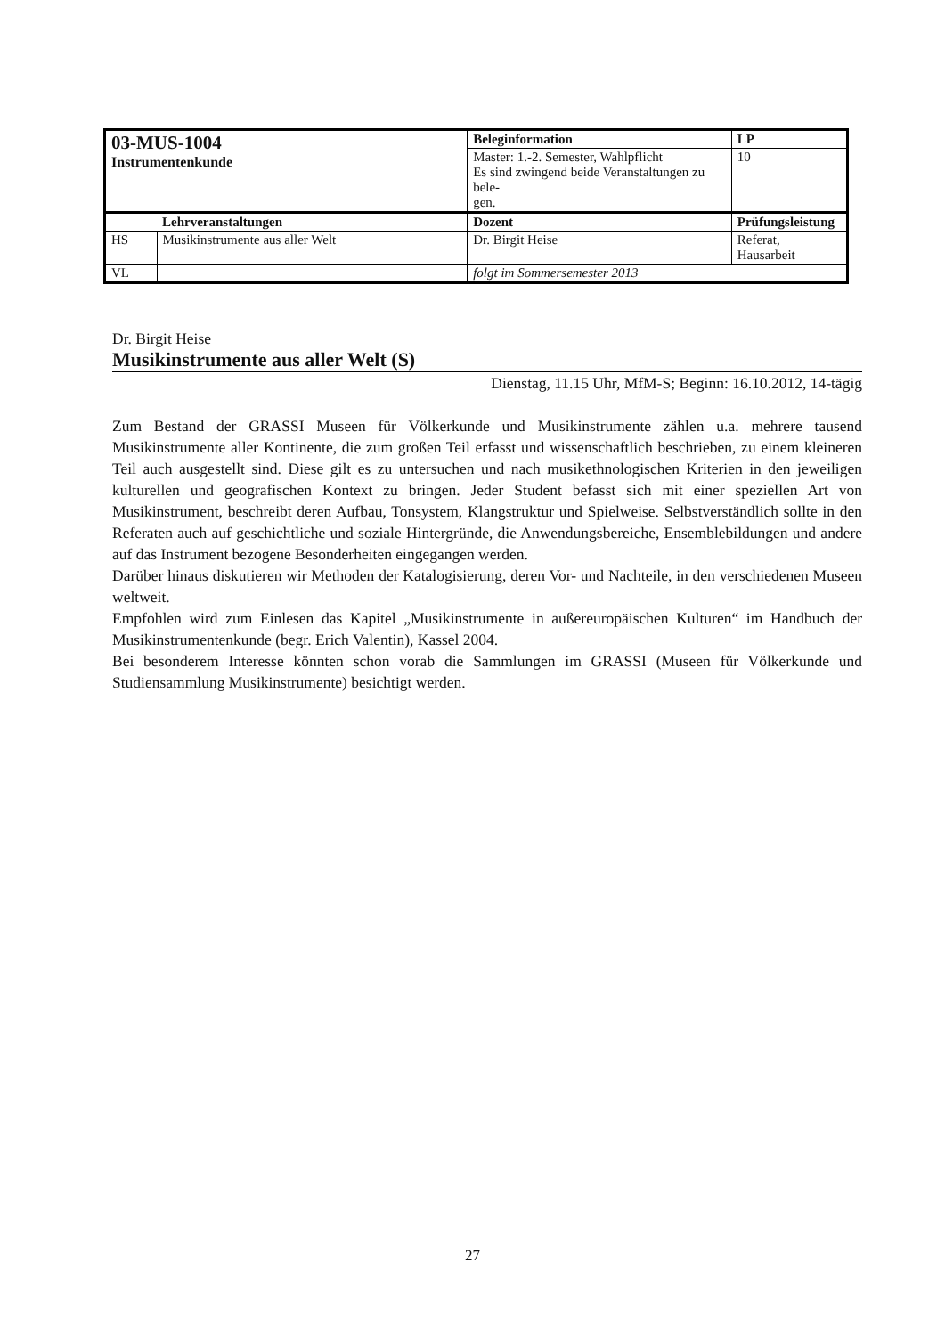| 03-MUS-1004 Instrumentenkunde | | Beleginformation | | LP |
| | | Master: 1.-2. Semester, Wahlpflicht Es sind zwingend beide Veranstaltungen zu bele- gen. | | 10 |
| | Lehrveranstaltungen | Dozent | Prüfungsleistung | |
| HS | Musikinstrumente aus aller Welt | Dr. Birgit Heise | Referat, Hausarbeit | |
| VL | | folgt im Sommersemester 2013 | | |
Dr. Birgit Heise
Musikinstrumente aus aller Welt (S)
Dienstag, 11.15 Uhr, MfM-S; Beginn: 16.10.2012, 14-tägig
Zum Bestand der GRASSI Museen für Völkerkunde und Musikinstrumente zählen u.a. mehrere tausend Musikinstrumente aller Kontinente, die zum großen Teil erfasst und wissenschaftlich beschrieben, zu einem kleineren Teil auch ausgestellt sind. Diese gilt es zu untersuchen und nach musikethnologischen Kriterien in den jeweiligen kulturellen und geografischen Kontext zu bringen. Jeder Student befasst sich mit einer speziellen Art von Musikinstrument, beschreibt deren Aufbau, Tonsystem, Klangstruktur und Spielweise. Selbstverständlich sollte in den Referaten auch auf geschichtliche und soziale Hintergründe, die Anwendungsbereiche, Ensemblebildungen und andere auf das Instrument bezogene Besonderheiten eingegangen werden.
Darüber hinaus diskutieren wir Methoden der Katalogisierung, deren Vor- und Nachteile, in den verschiedenen Museen weltweit.
Empfohlen wird zum Einlesen das Kapitel „Musikinstrumente in außereuropäischen Kulturen“ im Handbuch der Musikinstrumentenkunde (begr. Erich Valentin), Kassel 2004.
Bei besonderem Interesse könnten schon vorab die Sammlungen im GRASSI (Museen für Völkerkunde und Studiensammlung Musikinstrumente) besichtigt werden.
27